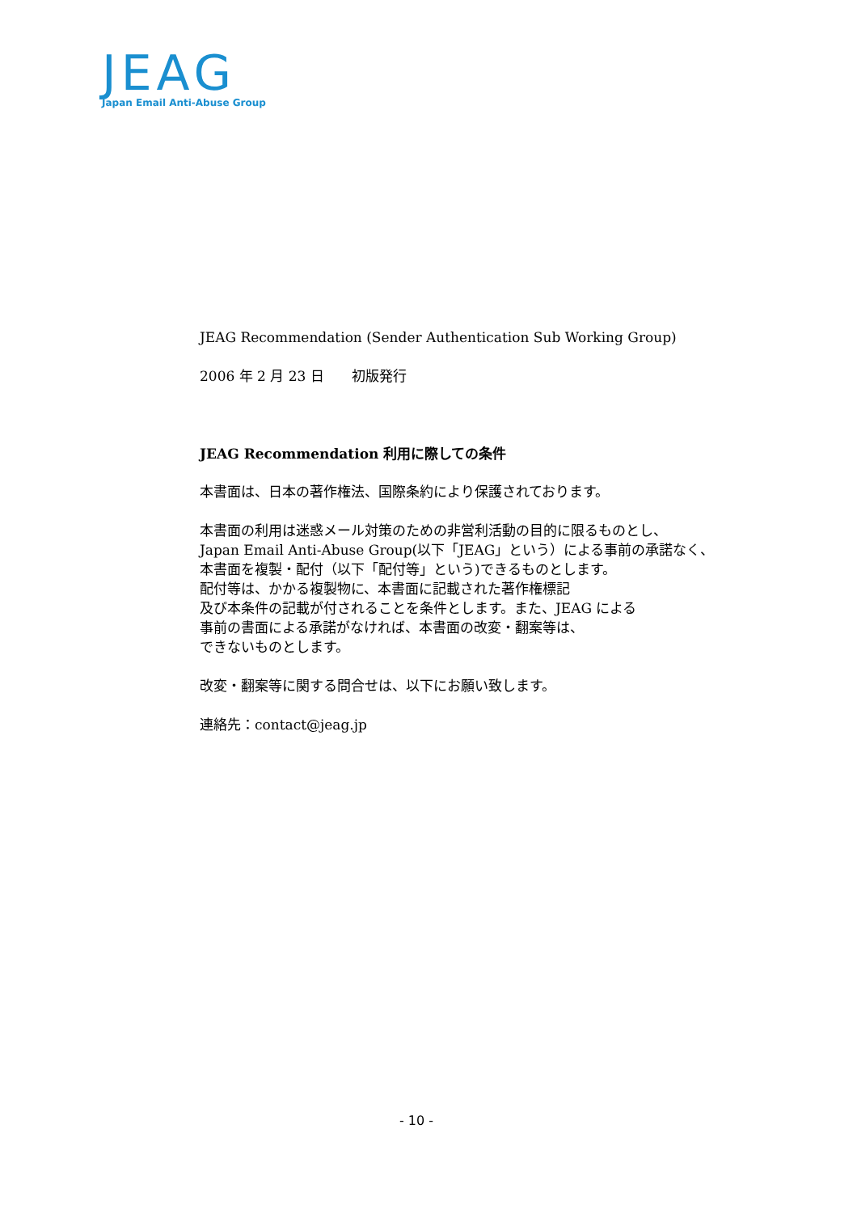JEAG
Japan Email Anti-Abuse Group
JEAG Recommendation (Sender Authentication Sub Working Group)
2006 年 2 月 23 日　　初版発行
JEAG Recommendation 利用に際しての条件
本書面は、日本の著作権法、国際条約により保護されております。
本書面の利用は迷惑メール対策のための非営利活動の目的に限るものとし、
Japan Email Anti-Abuse Group(以下「JEAG」という）による事前の承諾なく、
本書面を複製・配付（以下「配付等」という)できるものとします。
配付等は、かかる複製物に、本書面に記載された著作権標記
及び本条件の記載が付されることを条件とします。また、JEAG による
事前の書面による承諾がなければ、本書面の改変・翻案等は、
できないものとします。
改変・翻案等に関する問合せは、以下にお願い致します。
連絡先：contact@jeag.jp
- 10 -